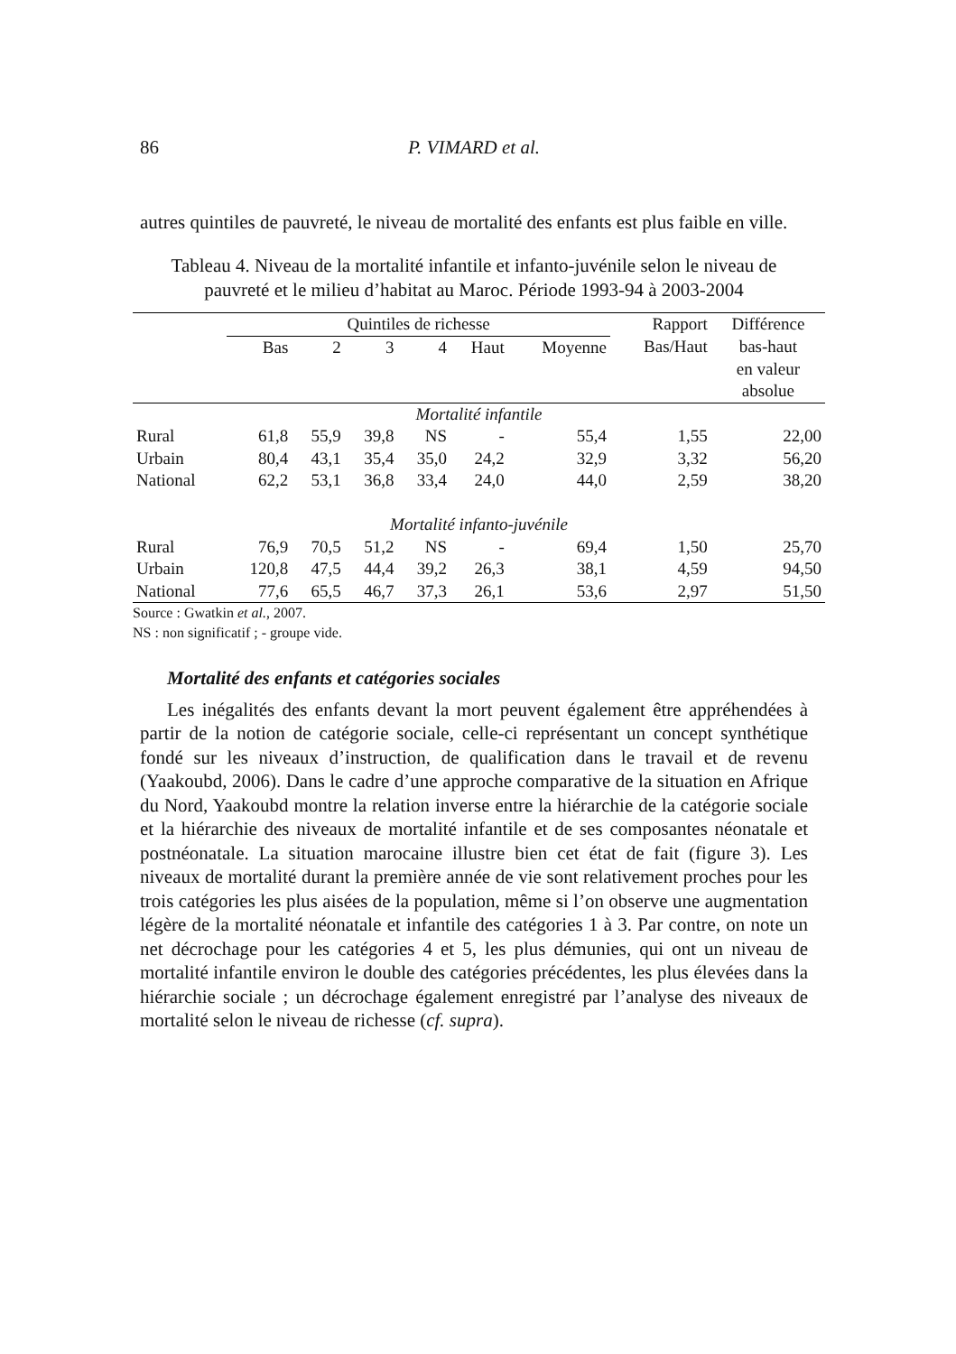86 P. VIMARD et al.
autres quintiles de pauvreté, le niveau de mortalité des enfants est plus faible en ville.
Tableau 4. Niveau de la mortalité infantile et infanto-juvénile selon le niveau de pauvreté et le milieu d’habitat au Maroc. Période 1993-94 à 2003-2004
| | Quintiles de richesse | | | | | | Rapport | Différence |
| --- | --- | --- | --- | --- | --- | --- | --- | --- |
| | Bas | 2 | 3 | 4 | Haut | Moyenne | Bas/Haut | bas-haut en valeur absolue |
| Mortalité infantile | | | | | | | | |
| Rural | 61,8 | 55,9 | 39,8 | NS | - | 55,4 | 1,55 | 22,00 |
| Urbain | 80,4 | 43,1 | 35,4 | 35,0 | 24,2 | 32,9 | 3,32 | 56,20 |
| National | 62,2 | 53,1 | 36,8 | 33,4 | 24,0 | 44,0 | 2,59 | 38,20 |
| Mortalité infanto-juvénile | | | | | | | | |
| Rural | 76,9 | 70,5 | 51,2 | NS | - | 69,4 | 1,50 | 25,70 |
| Urbain | 120,8 | 47,5 | 44,4 | 39,2 | 26,3 | 38,1 | 4,59 | 94,50 |
| National | 77,6 | 65,5 | 46,7 | 37,3 | 26,1 | 53,6 | 2,97 | 51,50 |
Source : Gwatkin et al., 2007.
NS : non significatif ; - groupe vide.
Mortalité des enfants et catégories sociales
Les inégalités des enfants devant la mort peuvent également être appréhendées à partir de la notion de catégorie sociale, celle-ci représentant un concept synthétique fondé sur les niveaux d’instruction, de qualification dans le travail et de revenu (Yaakoubd, 2006). Dans le cadre d’une approche comparative de la situation en Afrique du Nord, Yaakoubd montre la relation inverse entre la hiérarchie de la catégorie sociale et la hiérarchie des niveaux de mortalité infantile et de ses composantes néonatale et postnéonatale. La situation marocaine illustre bien cet état de fait (figure 3). Les niveaux de mortalité durant la première année de vie sont relativement proches pour les trois catégories les plus aisées de la population, même si l’on observe une augmentation légère de la mortalité néonatale et infantile des catégories 1 à 3. Par contre, on note un net décrochage pour les catégories 4 et 5, les plus démunies, qui ont un niveau de mortalité infantile environ le double des catégories précédentes, les plus élevées dans la hiérarchie sociale ; un décrochage également enregistré par l’analyse des niveaux de mortalité selon le niveau de richesse (cf. supra).